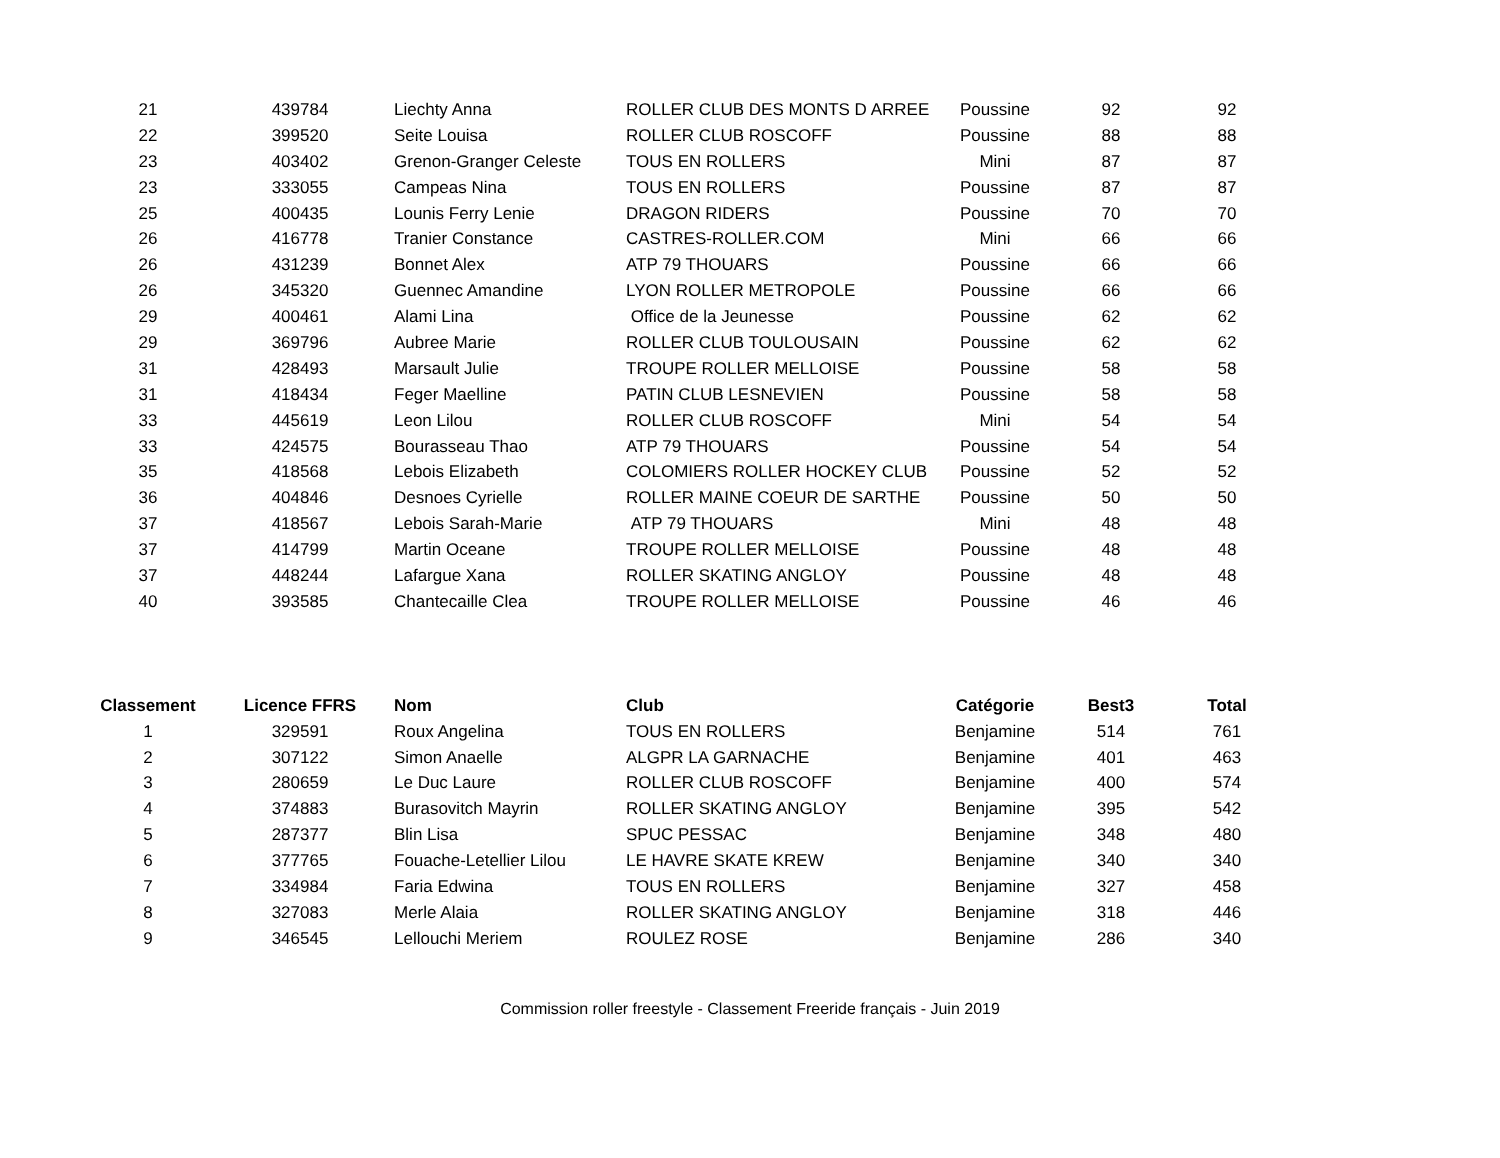| 21 | 439784 | Liechty Anna | ROLLER CLUB DES MONTS D ARREE | Poussine | 92 | 92 |
| 22 | 399520 | Seite Louisa | ROLLER CLUB ROSCOFF | Poussine | 88 | 88 |
| 23 | 403402 | Grenon-Granger Celeste | TOUS EN ROLLERS | Mini | 87 | 87 |
| 23 | 333055 | Campeas Nina | TOUS EN ROLLERS | Poussine | 87 | 87 |
| 25 | 400435 | Lounis Ferry Lenie | DRAGON RIDERS | Poussine | 70 | 70 |
| 26 | 416778 | Tranier Constance | CASTRES-ROLLER.COM | Mini | 66 | 66 |
| 26 | 431239 | Bonnet Alex | ATP 79 THOUARS | Poussine | 66 | 66 |
| 26 | 345320 | Guennec Amandine | LYON ROLLER METROPOLE | Poussine | 66 | 66 |
| 29 | 400461 | Alami Lina | Office de la Jeunesse | Poussine | 62 | 62 |
| 29 | 369796 | Aubree Marie | ROLLER CLUB TOULOUSAIN | Poussine | 62 | 62 |
| 31 | 428493 | Marsault Julie | TROUPE ROLLER MELLOISE | Poussine | 58 | 58 |
| 31 | 418434 | Feger Maelline | PATIN CLUB LESNEVIEN | Poussine | 58 | 58 |
| 33 | 445619 | Leon Lilou | ROLLER CLUB ROSCOFF | Mini | 54 | 54 |
| 33 | 424575 | Bourasseau Thao | ATP 79 THOUARS | Poussine | 54 | 54 |
| 35 | 418568 | Lebois Elizabeth | COLOMIERS ROLLER HOCKEY CLUB | Poussine | 52 | 52 |
| 36 | 404846 | Desnoes Cyrielle | ROLLER MAINE COEUR DE SARTHE | Poussine | 50 | 50 |
| 37 | 418567 | Lebois Sarah-Marie | ATP 79 THOUARS | Mini | 48 | 48 |
| 37 | 414799 | Martin Oceane | TROUPE ROLLER MELLOISE | Poussine | 48 | 48 |
| 37 | 448244 | Lafargue Xana | ROLLER SKATING ANGLOY | Poussine | 48 | 48 |
| 40 | 393585 | Chantecaille Clea | TROUPE ROLLER MELLOISE | Poussine | 46 | 46 |
| Classement | Licence FFRS | Nom | Club | Catégorie | Best3 | Total |
| --- | --- | --- | --- | --- | --- | --- |
| 1 | 329591 | Roux Angelina | TOUS EN ROLLERS | Benjamine | 514 | 761 |
| 2 | 307122 | Simon Anaelle | ALGPR LA GARNACHE | Benjamine | 401 | 463 |
| 3 | 280659 | Le Duc Laure | ROLLER CLUB ROSCOFF | Benjamine | 400 | 574 |
| 4 | 374883 | Burasovitch Mayrin | ROLLER SKATING ANGLOY | Benjamine | 395 | 542 |
| 5 | 287377 | Blin Lisa | SPUC PESSAC | Benjamine | 348 | 480 |
| 6 | 377765 | Fouache-Letellier Lilou | LE HAVRE SKATE KREW | Benjamine | 340 | 340 |
| 7 | 334984 | Faria Edwina | TOUS EN ROLLERS | Benjamine | 327 | 458 |
| 8 | 327083 | Merle Alaia | ROLLER SKATING ANGLOY | Benjamine | 318 | 446 |
| 9 | 346545 | Lellouchi Meriem | ROULEZ ROSE | Benjamine | 286 | 340 |
Commission roller freestyle - Classement Freeride français - Juin 2019